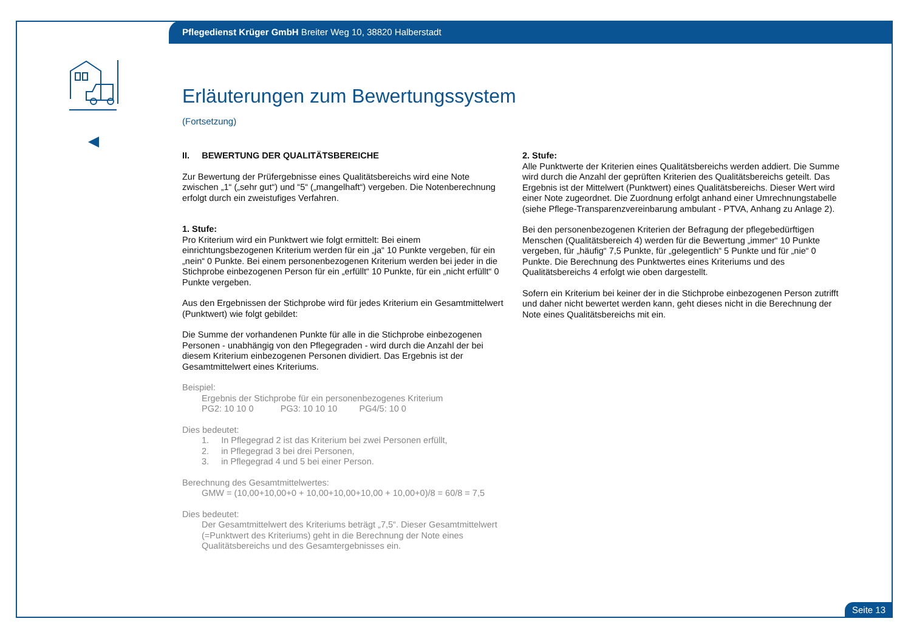Pflegedienst Krüger GmbH Breiter Weg 10, 38820 Halberstadt
Erläuterungen zum Bewertungssystem
(Fortsetzung)
II. BEWERTUNG DER QUALITÄTSBEREICHE
Zur Bewertung der Prüfergebnisse eines Qualitätsbereichs wird eine Note zwischen „1“ („sehr gut“) und “5“ („mangelhaft“) vergeben. Die Notenberechnung erfolgt durch ein zweistufiges Verfahren.
1. Stufe:
Pro Kriterium wird ein Punktwert wie folgt ermittelt: Bei einem einrichtungsbezogenen Kriterium werden für ein „ja“ 10 Punkte vergeben, für ein „nein“ 0 Punkte. Bei einem personenbezogenen Kriterium werden bei jeder in die Stichprobe einbezogenen Person für ein „erfüllt“ 10 Punkte, für ein „nicht erfüllt“ 0 Punkte vergeben.
Aus den Ergebnissen der Stichprobe wird für jedes Kriterium ein Gesamtmittelwert (Punktwert) wie folgt gebildet:
Die Summe der vorhandenen Punkte für alle in die Stichprobe einbezogenen Personen - unabhängig von den Pflegegraden - wird durch die Anzahl der bei diesem Kriterium einbezogenen Personen dividiert. Das Ergebnis ist der Gesamtmittelwert eines Kriteriums.
Beispiel:
Ergebnis der Stichprobe für ein personenbezogenes Kriterium
PG2: 10 10 0 PG3: 10 10 10 PG4/5: 10 0
Dies bedeutet:
1. In Pflegegrad 2 ist das Kriterium bei zwei Personen erfüllt,
2. in Pflegegrad 3 bei drei Personen,
3. in Pflegegrad 4 und 5 bei einer Person.
Berechnung des Gesamtmittelwertes:
GMW = (10,00+10,00+0 + 10,00+10,00+10,00 + 10,00+0)/8 = 60/8 = 7,5
Dies bedeutet:
Der Gesamtmittelwert des Kriteriums beträgt „7,5“. Dieser Gesamtmittelwert (=Punktwert des Kriteriums) geht in die Berechnung der Note eines Qualitätsbereichs und des Gesamtergebnisses ein.
2. Stufe:
Alle Punktwerte der Kriterien eines Qualitätsbereichs werden addiert. Die Summe wird durch die Anzahl der geprüften Kriterien des Qualitätsbereichs geteilt. Das Ergebnis ist der Mittelwert (Punktwert) eines Qualitätsbereichs. Dieser Wert wird einer Note zugeordnet. Die Zuordnung erfolgt anhand einer Umrechnungstabelle (siehe Pflege-Transparenzvereinbarung ambulant - PTVA, Anhang zu Anlage 2).
Bei den personenbezogenen Kriterien der Befragung der pflegebedürftigen Menschen (Qualitätsbereich 4) werden für die Bewertung „immer“ 10 Punkte vergeben, für „häufig“ 7,5 Punkte, für „gelegentlich“ 5 Punkte und für „nie“ 0 Punkte. Die Berechnung des Punktwertes eines Kriteriums und des Qualitätsbereichs 4 erfolgt wie oben dargestellt.
Sofern ein Kriterium bei keiner der in die Stichprobe einbezogenen Person zutrifft und daher nicht bewertet werden kann, geht dieses nicht in die Berechnung der Note eines Qualitätsbereichs mit ein.
Seite 13